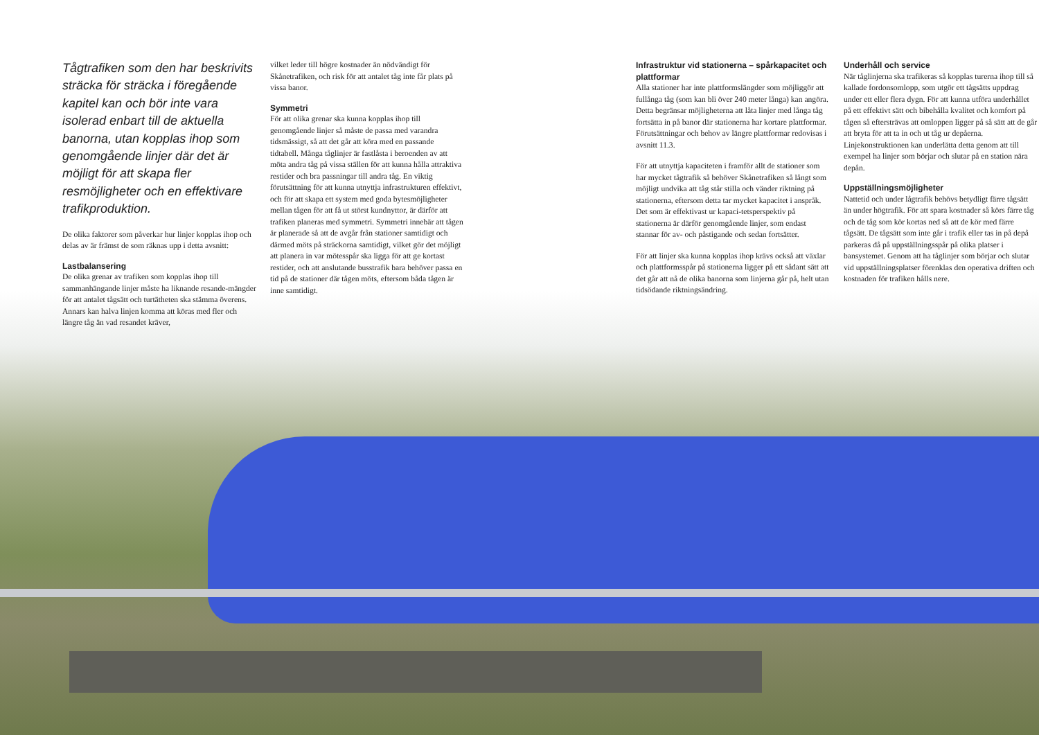Tågtrafiken som den har beskrivits sträcka för sträcka i föregående kapitel kan och bör inte vara isolerad enbart till de aktuella banorna, utan kopplas ihop som genomgående linjer där det är möjligt för att skapa fler resmöjligheter och en effektivare trafikproduktion.
De olika faktorer som påverkar hur linjer kopplas ihop och delas av är främst de som räknas upp i detta avsnitt:
Lastbalansering
De olika grenar av trafiken som kopplas ihop till sammanhängande linjer måste ha liknande resande-mängder för att antalet tågsätt och turtätheten ska stämma överens. Annars kan halva linjen komma att köras med fler och längre tåg än vad resandet kräver,
vilket leder till högre kostnader än nödvändigt för Skånetrafiken, och risk för att antalet tåg inte får plats på vissa banor.
Symmetri
För att olika grenar ska kunna kopplas ihop till genomgående linjer så måste de passa med varandra tidsmässigt, så att det går att köra med en passande tidtabell. Många tåglinjer är fastlåsta i beroenden av att möta andra tåg på vissa ställen för att kunna hålla attraktiva restider och bra passningar till andra tåg. En viktig förutsättning för att kunna utnyttja infrastrukturen effektivt, och för att skapa ett system med goda bytesmöjligheter mellan tågen för att få ut störst kundnyttor, är därför att trafiken planeras med symmetri. Symmetri innebär att tågen är planerade så att de avgår från stationer samtidigt och därmed möts på sträckorna samtidigt, vilket gör det möjligt att planera in var mötesspår ska ligga för att ge kortast restider, och att anslutande busstrafik bara behöver passa en tid på de stationer där tågen möts, eftersom båda tågen är inne samtidigt.
Infrastruktur vid stationerna – spårkapacitet och plattformar
Alla stationer har inte plattformslängder som möjliggör att fullånga tåg (som kan bli över 240 meter långa) kan angöra. Detta begränsar möjligheterna att låta linjer med långa tåg fortsätta in på banor där stationerna har kortare plattformar. Förutsättningar och behov av längre plattformar redovisas i avsnitt 11.3.
För att utnyttja kapaciteten i framför allt de stationer som har mycket tågtrafik så behöver Skånetrafiken så långt som möjligt undvika att tåg står stilla och vänder riktning på stationerna, eftersom detta tar mycket kapacitet i anspråk. Det som är effektivast ur kapaci-tetsperspektiv på stationerna är därför genomgående linjer, som endast stannar för av- och påstigande och sedan fortsätter.
För att linjer ska kunna kopplas ihop krävs också att växlar och plattformsspår på stationerna ligger på ett sådant sätt att det går att nå de olika banorna som linjerna går på, helt utan tidsödande riktningsändring.
Underhåll och service
När tåglinjerna ska trafikeras så kopplas turerna ihop till så kallade fordonsomlopp, som utgör ett tågsätts uppdrag under ett eller flera dygn. För att kunna utföra underhållet på ett effektivt sätt och bibehålla kvalitet och komfort på tågen så eftersträvas att omloppen ligger på så sätt att de går att bryta för att ta in och ut tåg ur depåerna. Linjekonstruktionen kan underlätta detta genom att till exempel ha linjer som börjar och slutar på en station nära depån.
Uppställningsmöjligheter
Nattetid och under lågtrafik behövs betydligt färre tågsätt än under högtrafik. För att spara kostnader så körs färre tåg och de tåg som kör kortas ned så att de kör med färre tågsätt. De tågsätt som inte går i trafik eller tas in på depå parkeras då på uppställningsspår på olika platser i bansystemet. Genom att ha tåglinjer som börjar och slutar vid uppställningsplatser förenklas den operativa driften och kostnaden för trafiken hålls nere.